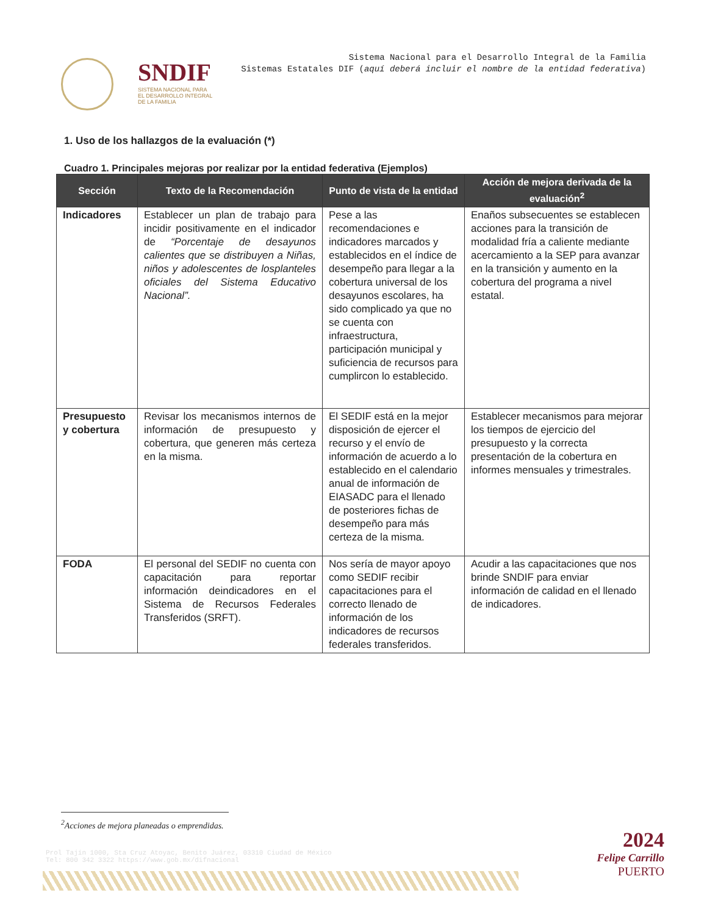SNDIF
SISTEMA NACIONAL PARA
EL DESARROLLO INTEGRAL
DE LA FAMILIA
Sistema Nacional para el Desarrollo Integral de la Familia
Sistemas Estatales DIF (aquí deberá incluir el nombre de la entidad federativa)
1. Uso de los hallazgos de la evaluación (*)
Cuadro 1. Principales mejoras por realizar por la entidad federativa (Ejemplos)
| Sección | Texto de la Recomendación | Punto de vista de la entidad | Acción de mejora derivada de la evaluación<sup>2</sup> |
| --- | --- | --- | --- |
| Indicadores | Establecer un plan de trabajo para incidir positivamente en el indicador de “Porcentaje de desayunos calientes que se distribuyen a Niñas, niños y adolescentes de losplanteles oficiales del Sistema Educativo Nacional”. | Pese a las recomendaciones e indicadores marcados y establecidos en el índice de desempeño para llegar a la cobertura universal de los desayunos escolares, ha sido complicado ya que no se cuenta con infraestructura, participación municipal y suficiencia de recursos para cumplircon lo establecido. | Enaños subsecuentes se establecen acciones para la transición de modalidad fría a caliente mediante acercamiento a la SEP para avanzar en la transición y aumento en la cobertura del programa a nivel estatal. |
| Presupuesto y cobertura | Revisar los mecanismos internos de información de presupuesto y cobertura, que generen más certeza en la misma. | El SEDIF está en la mejor disposición de ejercer el recurso y el envío de información de acuerdo a lo establecido en el calendario anual de información de EIASADC para el llenado de posteriores fichas de desempeño para más certeza de la misma. | Establecer mecanismos para mejorar los tiempos de ejercicio del presupuesto y la correcta presentación de la cobertura en informes mensuales y trimestrales. |
| FODA | El personal del SEDIF no cuenta con capacitación para reportar información deindicadores en el Sistema de Recursos Federales Transferidos (SRFT). | Nos sería de mayor apoyo como SEDIF recibir capacitaciones para el correcto llenado de información de los indicadores de recursos federales transferidos. | Acudir a las capacitaciones que nos brinde SNDIF para enviar información de calidad en el llenado de indicadores. |
<sup>2</sup> Acciones de mejora planeadas o emprendidas.
Prol Tajín 1000, Sta Cruz Atoyac, Benito Juárez, 03310 Ciudad de México
Tel: 800 342 3322 https://www.gob.mx/difnacional
2024
Felipe Carrillo
PUERTO